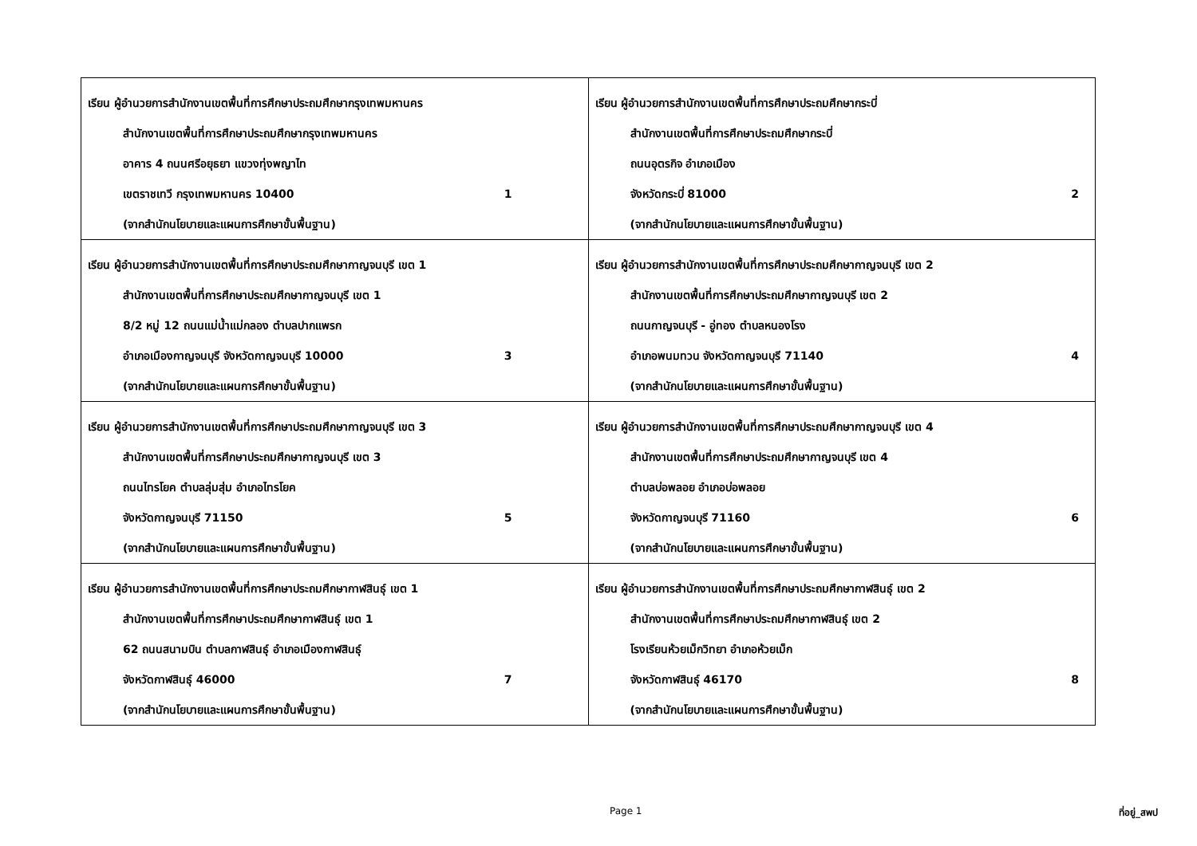| เรียน ผู้อำนวยการสำนักงานเขตพื้นที่การศึกษาประถมศึกษากรุงเทพมหานคร สำนักงานเขตพื้นที่การศึกษาประถมศึกษากรุงเทพมหานคร อาคาร 4 ถนนศรีอยุธยา แขวงทุ่งพญาไท เขตราชเทวี กรุงเทพมหานคร 10400 1 (จากสำนักนโยบายและแผนการศึกษาขั้นพื้นฐาน) | เรียน ผู้อำนวยการสำนักงานเขตพื้นที่การศึกษาประถมศึกษากระบี่ สำนักงานเขตพื้นที่การศึกษาประถมศึกษากระบี่ ถนนอุตรกิจ อำเภอเมือง จังหวัดกระบี่ 81000 2 (จากสำนักนโยบายและแผนการศึกษาขั้นพื้นฐาน) |
| เรียน ผู้อำนวยการสำนักงานเขตพื้นที่การศึกษาประถมศึกษากาญจนบุรี เขต 1 สำนักงานเขตพื้นที่การศึกษาประถมศึกษากาญจนบุรี เขต 1 8/2 หมู่ 12 ถนนแม่น้ำแม่กลอง ตำบลปากแพรก อำเภอเมืองกาญจนบุรี จังหวัดกาญจนบุรี 10000 3 (จากสำนักนโยบายและแผนการศึกษาขั้นพื้นฐาน) | เรียน ผู้อำนวยการสำนักงานเขตพื้นที่การศึกษาประถมศึกษากาญจนบุรี เขต 2 สำนักงานเขตพื้นที่การศึกษาประถมศึกษากาญจนบุรี เขต 2 ถนนกาญจนบุรี - อู่ทอง ตำบลหนองโรง อำเภอพนมทวน จังหวัดกาญจนบุรี 71140 4 (จากสำนักนโยบายและแผนการศึกษาขั้นพื้นฐาน) |
| เรียน ผู้อำนวยการสำนักงานเขตพื้นที่การศึกษาประถมศึกษากาญจนบุรี เขต 3 สำนักงานเขตพื้นที่การศึกษาประถมศึกษากาญจนบุรี เขต 3 ถนนไทรโยค ตำบลลุ่มสุ่ม อำเภอไทรโยค จังหวัดกาญจนบุรี 71150 5 (จากสำนักนโยบายและแผนการศึกษาขั้นพื้นฐาน) | เรียน ผู้อำนวยการสำนักงานเขตพื้นที่การศึกษาประถมศึกษากาญจนบุรี เขต 4 สำนักงานเขตพื้นที่การศึกษาประถมศึกษากาญจนบุรี เขต 4 ตำบลบ่อพลอย อำเภอบ่อพลอย จังหวัดกาญจนบุรี 71160 6 (จากสำนักนโยบายและแผนการศึกษาขั้นพื้นฐาน) |
| เรียน ผู้อำนวยการสำนักงานเขตพื้นที่การศึกษาประถมศึกษากาฬสินธุ์ เขต 1 สำนักงานเขตพื้นที่การศึกษาประถมศึกษากาฬสินธุ์ เขต 1 62 ถนนสนามบิน ตำบลกาฬสินธุ์ อำเภอเมืองกาฬสินธุ์ จังหวัดกาฬสินธุ์ 46000 7 (จากสำนักนโยบายและแผนการศึกษาขั้นพื้นฐาน) | เรียน ผู้อำนวยการสำนักงานเขตพื้นที่การศึกษาประถมศึกษากาฬสินธุ์ เขต 2 สำนักงานเขตพื้นที่การศึกษาประถมศึกษากาฬสินธุ์ เขต 2 โรงเรียนห้วยเม็กวิทยา อำเภอห้วยเม็ก จังหวัดกาฬสินธุ์ 46170 8 (จากสำนักนโยบายและแผนการศึกษาขั้นพื้นฐาน) |
Page 1 ที่อยู่_สพป